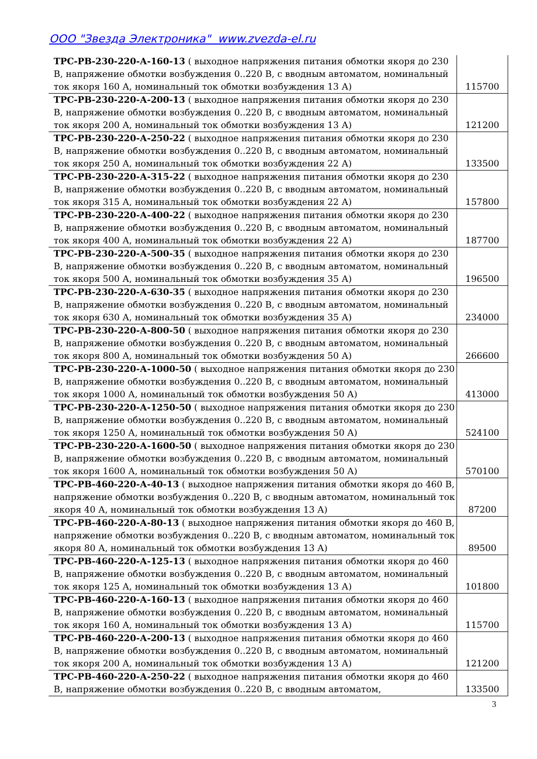ООО "Звезда Электроника" www.zvezda-el.ru
| ТРС-РВ-230-220-А-160-13 ( выходное напряжения питания обмотки якоря до 230 В, напряжение обмотки возбуждения 0..220 В, с вводным автоматом, номинальный ток якоря 160 А, номинальный ток обмотки возбуждения 13 А) | 115700 |
| ТРС-РВ-230-220-А-200-13 ( выходное напряжения питания обмотки якоря до 230 В, напряжение обмотки возбуждения 0..220 В, с вводным автоматом, номинальный ток якоря 200 А, номинальный ток обмотки возбуждения 13 А) | 121200 |
| ТРС-РВ-230-220-А-250-22 ( выходное напряжения питания обмотки якоря до 230 В, напряжение обмотки возбуждения 0..220 В, с вводным автоматом, номинальный ток якоря 250 А, номинальный ток обмотки возбуждения 22 А) | 133500 |
| ТРС-РВ-230-220-А-315-22 ( выходное напряжения питания обмотки якоря до 230 В, напряжение обмотки возбуждения 0..220 В, с вводным автоматом, номинальный ток якоря 315 А, номинальный ток обмотки возбуждения 22 А) | 157800 |
| ТРС-РВ-230-220-А-400-22 ( выходное напряжения питания обмотки якоря до 230 В, напряжение обмотки возбуждения 0..220 В, с вводным автоматом, номинальный ток якоря 400 А, номинальный ток обмотки возбуждения 22 А) | 187700 |
| ТРС-РВ-230-220-А-500-35 ( выходное напряжения питания обмотки якоря до 230 В, напряжение обмотки возбуждения 0..220 В, с вводным автоматом, номинальный ток якоря 500 А, номинальный ток обмотки возбуждения 35 А) | 196500 |
| ТРС-РВ-230-220-А-630-35 ( выходное напряжения питания обмотки якоря до 230 В, напряжение обмотки возбуждения 0..220 В, с вводным автоматом, номинальный ток якоря 630 А, номинальный ток обмотки возбуждения 35 А) | 234000 |
| ТРС-РВ-230-220-А-800-50 ( выходное напряжения питания обмотки якоря до 230 В, напряжение обмотки возбуждения 0..220 В, с вводным автоматом, номинальный ток якоря 800 А, номинальный ток обмотки возбуждения 50 А) | 266600 |
| ТРС-РВ-230-220-А-1000-50 ( выходное напряжения питания обмотки якоря до 230 В, напряжение обмотки возбуждения 0..220 В, с вводным автоматом, номинальный ток якоря 1000 А, номинальный ток обмотки возбуждения 50 А) | 413000 |
| ТРС-РВ-230-220-А-1250-50 ( выходное напряжения питания обмотки якоря до 230 В, напряжение обмотки возбуждения 0..220 В, с вводным автоматом, номинальный ток якоря 1250 А, номинальный ток обмотки возбуждения 50 А) | 524100 |
| ТРС-РВ-230-220-А-1600-50 ( выходное напряжения питания обмотки якоря до 230 В, напряжение обмотки возбуждения 0..220 В, с вводным автоматом, номинальный ток якоря 1600 А, номинальный ток обмотки возбуждения 50 А) | 570100 |
| ТРС-РВ-460-220-А-40-13 ( выходное напряжения питания обмотки якоря до 460 В, напряжение обмотки возбуждения 0..220 В, с вводным автоматом, номинальный ток якоря 40 А, номинальный ток обмотки возбуждения 13 А) | 87200 |
| ТРС-РВ-460-220-А-80-13 ( выходное напряжения питания обмотки якоря до 460 В, напряжение обмотки возбуждения 0..220 В, с вводным автоматом, номинальный ток якоря 80 А, номинальный ток обмотки возбуждения 13 А) | 89500 |
| ТРС-РВ-460-220-А-125-13 ( выходное напряжения питания обмотки якоря до 460 В, напряжение обмотки возбуждения 0..220 В, с вводным автоматом, номинальный ток якоря 125 А, номинальный ток обмотки возбуждения 13 А) | 101800 |
| ТРС-РВ-460-220-А-160-13 ( выходное напряжения питания обмотки якоря до 460 В, напряжение обмотки возбуждения 0..220 В, с вводным автоматом, номинальный ток якоря 160 А, номинальный ток обмотки возбуждения 13 А) | 115700 |
| ТРС-РВ-460-220-А-200-13 ( выходное напряжения питания обмотки якоря до 460 В, напряжение обмотки возбуждения 0..220 В, с вводным автоматом, номинальный ток якоря 200 А, номинальный ток обмотки возбуждения 13 А) | 121200 |
| ТРС-РВ-460-220-А-250-22 ( выходное напряжения питания обмотки якоря до 460 В, напряжение обмотки возбуждения 0..220 В, с вводным автоматом, | 133500 |
3